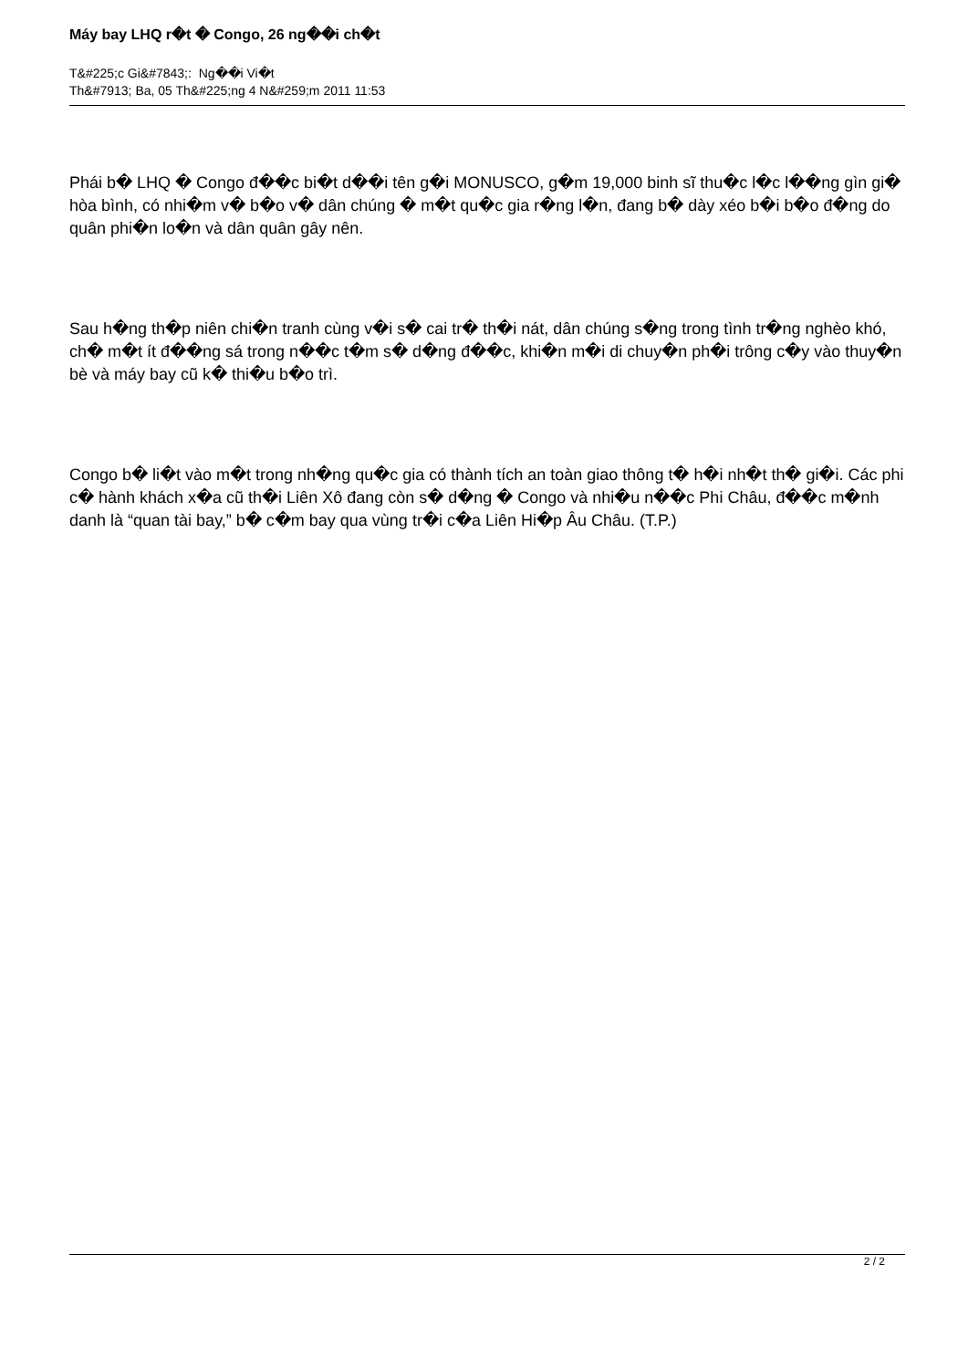Máy bay LHQ r�t � Congo, 26 ng��i ch�t
T&#225;c Gi&#7843;: Ng��i Vi�t
Th&#7913; Ba, 05 Th&#225;ng 4 N&#259;m 2011 11:53
Phái b� LHQ � Congo đ��c bi�t d��i tên g�i MONUSCO, g�m 19,000 binh sĩ thu�c l�c l��ng gìn gi� hòa bình, có nhi�m v� b�o v� dân chúng � m�t qu�c gia r�ng l�n, đang b� dày xéo b�i b�o đ�ng do quân phi�n lo�n và dân quân gây nên.
Sau h�ng th�p niên chi�n tranh cùng v�i s� cai tr� th�i nát, dân chúng s�ng trong tình tr�ng nghèo khó, ch� m�t ít đ��ng sá trong n��c t�m s� d�ng đ��c, khi�n m�i di chuy�n ph�i trông c�y vào thuy�n bè và máy bay cũ k� thi�u b�o trì.
Congo b� li�t vào m�t trong nh�ng qu�c gia có thành tích an toàn giao thông t� h�i nh�t th� gi�i. Các phi c� hành khách x�a cũ th�i Liên Xô đang còn s� d�ng � Congo và nhi�u n��c Phi Châu, đ��c m�nh danh là “quan tài bay,” b� c�m bay qua vùng tr�i c�a Liên Hi�p Âu Châu. (T.P.)
2 / 2